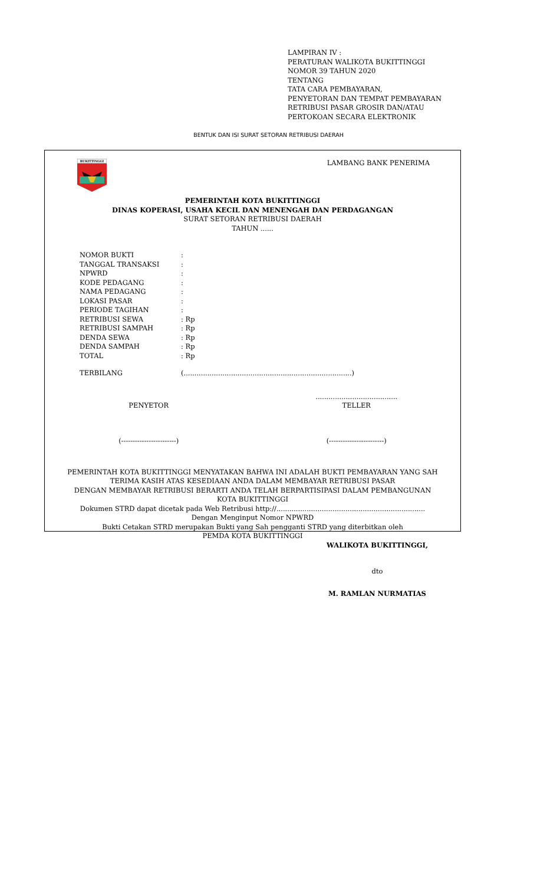LAMPIRAN IV :
PERATURAN WALIKOTA BUKITTINGGI
NOMOR 39 TAHUN 2020
TENTANG
TATA CARA PEMBAYARAN,
PENYETORAN DAN TEMPAT PEMBAYARAN
RETRIBUSI PASAR GROSIR DAN/ATAU
PERTOKOAN SECARA ELEKTRONIK
BENTUK DAN ISI SURAT SETORAN RETRIBUSI DAERAH
BUKITTINGGI
LAMBANG BANK PENERIMA
PEMERINTAH KOTA BUKITTINGGI
DINAS KOPERASI, USAHA KECIL DAN MENENGAH DAN PERDAGANGAN
SURAT SETORAN RETRIBUSI DAERAH
TAHUN ......
| NOMOR BUKTI | : |
| TANGGAL TRANSAKSI | : |
| NPWRD | : |
| KODE PEDAGANG | : |
| NAMA PEDAGANG | : |
| LOKASI PASAR | : |
| PERIODE TAGIHAN | : |
| RETRIBUSI SEWA | : Rp |
| RETRIBUSI SAMPAH | : Rp |
| DENDA SEWA | : Rp |
| DENDA SAMPAH | : Rp |
| TOTAL | : Rp |
| TERBILANG | (..............................................................................) |
PENYETOR
(------------------------)
......................................
TELLER
(------------------------)
PEMERINTAH KOTA BUKITTINGGI MENYATAKAN BAHWA INI ADALAH BUKTI PEMBAYARAN YANG SAH
TERIMA KASIH ATAS KESEDIAAN ANDA DALAM MEMBAYAR RETRIBUSI PASAR
DENGAN MEMBAYAR RETRIBUSI BERARTI ANDA TELAH BERPARTISIPASI DALAM PEMBANGUNAN
KOTA BUKITTINGGI
Dokumen STRD dapat dicetak pada Web Retribusi http://.....................................................................
Dengan Menginput Nomor NPWRD
Bukti Cetakan STRD merupakan Bukti yang Sah pengganti STRD yang diterbitkan oleh
PEMDA KOTA BUKITTINGGI
WALIKOTA BUKITTINGGI,
dto
M. RAMLAN NURMATIAS